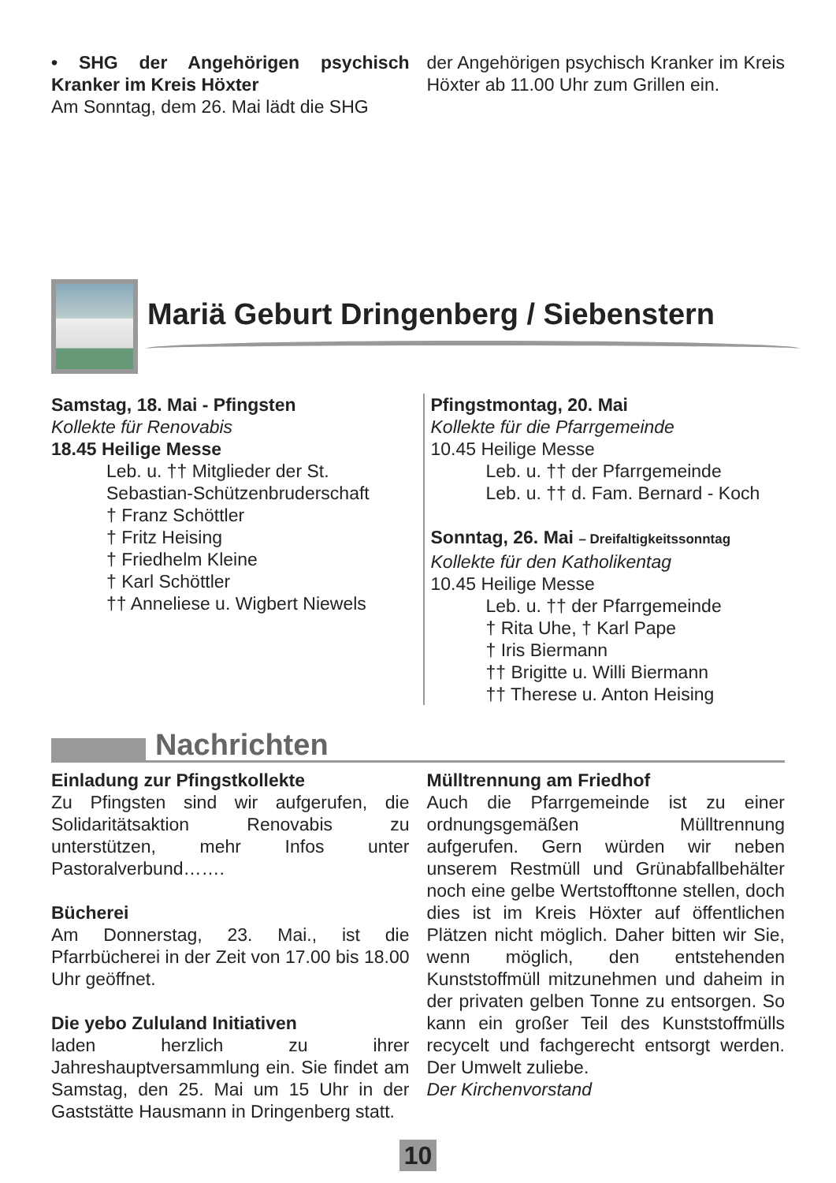• SHG der Angehörigen psychisch Kranker im Kreis Höxter
Am Sonntag, dem 26. Mai lädt die SHG
der Angehörigen psychisch Kranker im Kreis Höxter ab 11.00 Uhr zum Grillen ein.
Mariä Geburt Dringenberg / Siebenstern
Samstag, 18. Mai - Pfingsten
Kollekte für Renovabis
18.45 Heilige Messe
Leb. u. †† Mitglieder der St. Sebastian-Schützenbruderschaft
† Franz Schöttler
† Fritz Heising
† Friedhelm Kleine
† Karl Schöttler
†† Anneliese u. Wigbert Niewels
Pfingstmontag, 20. Mai
Kollekte für die Pfarrgemeinde
10.45 Heilige Messe
Leb. u. †† der Pfarrgemeinde
Leb. u. †† d. Fam. Bernard - Koch
Sonntag, 26. Mai – Dreifaltigkeitssonntag
Kollekte für den Katholikentag
10.45 Heilige Messe
Leb. u. †† der Pfarrgemeinde
† Rita Uhe, † Karl Pape
† Iris Biermann
†† Brigitte u. Willi Biermann
†† Therese u. Anton Heising
Nachrichten
Einladung zur Pfingstkollekte
Zu Pfingsten sind wir aufgerufen, die Solidaritätsaktion Renovabis zu unterstützen, mehr Infos unter Pastoralverbund…….
Bücherei
Am Donnerstag, 23. Mai., ist die Pfarrbücherei in der Zeit von 17.00 bis 18.00 Uhr geöffnet.
Die yebo Zululand Initiativen
laden herzlich zu ihrer Jahreshauptversammlung ein. Sie findet am Samstag, den 25. Mai um 15 Uhr in der Gaststätte Hausmann in Dringenberg statt.
Mülltrennung am Friedhof
Auch die Pfarrgemeinde ist zu einer ordnungsgemäßen Mülltrennung aufgerufen. Gern würden wir neben unserem Restmüll und Grünabfallbehälter noch eine gelbe Wertstofftonne stellen, doch dies ist im Kreis Höxter auf öffentlichen Plätzen nicht möglich. Daher bitten wir Sie, wenn möglich, den entstehenden Kunststoffmüll mitzunehmen und daheim in der privaten gelben Tonne zu entsorgen. So kann ein großer Teil des Kunststoffmülls recycelt und fachgerecht entsorgt werden. Der Umwelt zuliebe.
Der Kirchenvorstand
10